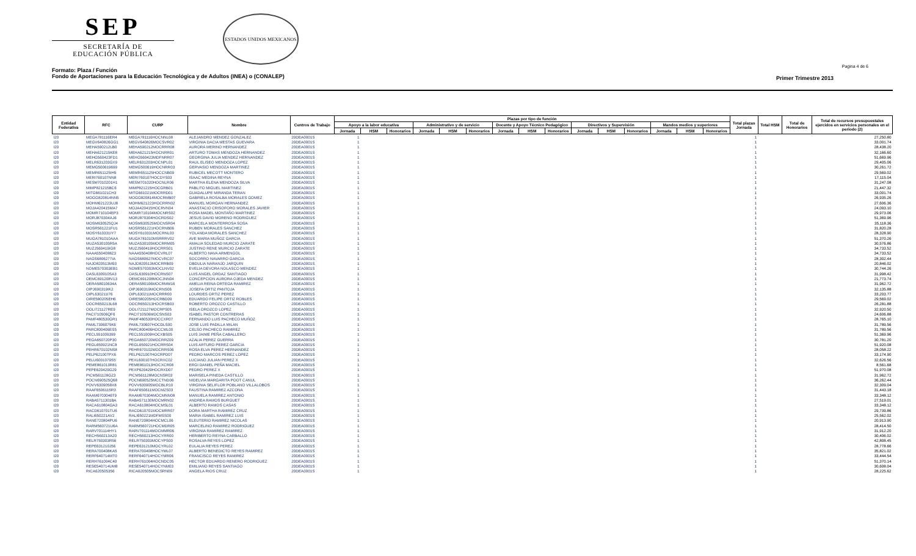SEP
SECRETARÍA DE
EDUCACIÓN PÚBLICA
ESTADOS UNIDOS MEXICANOS
Pagina 4 de 6
Formato: Plaza / Función
Fondo de Aportaciones para la Educación Tecnológica y de Adultos (INEA) o (CONALEP)
Primer Trimestre 2013
| Entidad Federativa | RFC | CURP | Nombre | Centros de Trabajo | Plazas por tipo de función | | | | | | | | | | | | | | | Total plazas Jornada | Total HSM | Total de Honorarios | Total de recursos presupuestales ejercidos en servicios personales en el periodo (2) |
| --- | --- | --- | --- | --- | --- | --- | --- | --- | --- | --- | --- | --- | --- | --- | --- | --- | --- | --- | --- | --- | --- | --- | --- |
| | | | | | Apoyo a la labor educativa | | | Administrativo y de servicio | | | Docente y Apoyo Técnico Pedagógico | | | Directivos y Supervisión | | | Mandos medios y superiores | | | | | | |
| | | | | | Jornada | HSM | Honorarios | Jornada | HSM | Honorarios | Jornada | HSM | Honorarios | Jornada | HSM | Honorarios | Jornada | HSM | Honorarios | | | | |
| I20 | MEGA781116ER4 | MEGA781116HOCNNL08 | ALEJANDRO MENDEZ GONZALEZ | 20DEA0001S | 1 | | | | | | | | | | | | | | | 1 | | | 27,250.80 |
| I20 | MEGV640826GG1 | MEGV640826MOCSVR02 | VIRGINIA DACIA MESTAS GUEVARA | 20DEA0001S | 1 | | | | | | | | | | | | | | | 1 | | | 33,001.74 |
| I20 | MEHA590212LB0 | MEHA590212MOCRRR08 | AURORA MERINO HERNANDEZ | 20DEA0001S | 1 | | | | | | | | | | | | | | | 1 | | | 28,438.20 |
| I20 | MEHA621215KE8 | MEHA621215HOCNRR01 | ARTURO TOMAS MENDOZA HERNANDEZ | 20DEA0001S | 1 | | | | | | | | | | | | | | | 1 | | | 32,166.60 |
| I20 | MEHG560423FD1 | MEHG560423MDFNRR07 | GEORGINA JULIA MENDEZ HERNANDEZ | 20DEA0001S | 1 | | | | | | | | | | | | | | | 1 | | | 51,669.96 |
| I20 | MELR631203GX9 | MELR631203HOCNPL01 | RAUL ELISEO MENDOZA LOPEZ | 20DEA0001S | 1 | | | | | | | | | | | | | | | 1 | | | 29,405.06 |
| I20 | MEMG500619699 | MEMG500619HOCNRR03 | GERVASIO MENDOZA MARTINEZ | 20DEA0001S | 1 | | | | | | | | | | | | | | | 1 | | | 30,261.72 |
| I20 | MEMR651125IH5 | MEMR651125HOCCNB09 | RUBICEL MECOTT MONTERO | 20DEA0001S | 1 | | | | | | | | | | | | | | | 1 | | | 29,569.02 |
| I20 | MERI760107NN8 | MERI760107HOCDYS03 | ISAAC MEDINA REYNA | 20DEA0001S | 1 | | | | | | | | | | | | | | | 1 | | | 17,115.04 |
| I20 | MESM7010201H1 | MESM701020HOCNLR06 | MARTHA ELENA MENDOZA SILVA | 20DEA0001S | 1 | | | | | | | | | | | | | | | 1 | | | 31,247.08 |
| I20 | MIMP821215BC6 | MIMP821215HOCGRB01 | PABLITO MIGUEL MARTINEZ | 20DEA0001S | 1 | | | | | | | | | | | | | | | 1 | | | 21,447.32 |
| I20 | MITG661021CH3 | MITG661021MOCRRD01 | GUADALUPE MIRANDA TERAN | 20DEA0001S | 1 | | | | | | | | | | | | | | | 1 | | | 33,001.74 |
| I20 | MOGG820814NN5 | MOGG820814MOCRMB07 | GABRIELA ROSALBA MORALES GOMEZ | 20DEA0001S | 1 | | | | | | | | | | | | | | | 1 | | | 26,935.26 |
| I20 | MOHM621223UJ8 | MOHM621223HOCRRN02 | MANUEL MORGAN HERNANDEZ | 20DEA0001S | 1 | | | | | | | | | | | | | | | 1 | | | 27,606.36 |
| I20 | MOJA420415MA7 | MOJA420415HOCRVN04 | ANASTACIO CRISOFORO MORALES JAVIER | 20DEA0001S | 1 | | | | | | | | | | | | | | | 1 | | | 24,093.10 |
| I20 | MOMR710104EP3 | MOMR710104MOCNRS02 | ROSA MADEL MONTAÑO MARTINEZ | 20DEA0001S | 1 | | | | | | | | | | | | | | | 1 | | | 29,973.06 |
| I20 | MORJ870304AJ6 | MORJ870304HOCRDS02 | JESUS DAVID MORENO RODRIGUEZ | 20DEA0001S | 1 | | | | | | | | | | | | | | | 1 | | | 51,369.96 |
| I20 | MOSM630525QJ4 | MOSM630525MOCNSR04 | MARCELA MONTERROSA SOSA | 20DEA0001S | 1 | | | | | | | | | | | | | | | 1 | | | 35,118.36 |
| I20 | MOSR561221FU1 | MOSR561221HOCRNB06 | RUBEN MORALES SANCHEZ | 20DEA0001S | 1 | | | | | | | | | | | | | | | 1 | | | 31,820.28 |
| I20 | MOSY610331IY7 | MOSY610331MOCRNL03 | YOLANDA MORALES SANCHEZ | 20DEA0001S | 1 | | | | | | | | | | | | | | | 1 | | | 28,328.90 |
| I20 | MUGA781010AAA | MUGA781010MSRRRV02 | AVE MARIA MUÑOZ GARCIA | 20DEA0001S | 1 | | | | | | | | | | | | | | | 1 | | | 51,370.26 |
| I20 | MUZA530105R5A | MUZA530105MOCRRM05 | AMALIA SOLEDAD MURCIO ZARATE | 20DEA0001S | 1 | | | | | | | | | | | | | | | 1 | | | 30,576.86 |
| I20 | MUZJ560419IG8 | MUZJ560419HOCRRS01 | JUSTINO RENE MURCIO ZARATE | 20DEA0001S | 1 | | | | | | | | | | | | | | | 1 | | | 34,733.52 |
| I20 | NAAA5504088Z3 | NAAA550408HOCVRL07 | ALBERTO NAVA ARMENGOL | 20DEA0001S | 1 | | | | | | | | | | | | | | | 1 | | | 34,733.52 |
| I20 | NAGS6806277IA | NAGS680627MOCVRC07 | SOCORRO NAVARRO GARCIA | 20DEA0001S | 1 | | | | | | | | | | | | | | | 1 | | | 28,302.44 |
| I20 | NAJO820513M93 | NAJO820513MOCRRB09 | OBDULIA NARANJO JARQUIN | 20DEA0001S | 1 | | | | | | | | | | | | | | | 1 | | | 20,846.02 |
| I20 | NOME570303EB1 | NOME570303MOCLNV02 | EVELIA DEVORA NOLASCO MENDEZ | 20DEA0001S | 1 | | | | | | | | | | | | | | | 1 | | | 30,744.26 |
| I20 | OASL630910SA3 | OASL630910HOCRNS07 | LUIS ANGEL ORDAZ SANTIAGO | 20DEA0001S | 1 | | | | | | | | | | | | | | | 1 | | | 31,998.42 |
| I20 | OEMC691208V13 | OEMC691208MOCJNN04 | CONCEPCION AURORA OJEDA MENDEZ | 20DEA0001S | 1 | | | | | | | | | | | | | | | 1 | | | 21,773.74 |
| I20 | OERA58010634A | OERA580106MOCRMM16 | AMELIA REINA ORTEGA RAMIREZ | 20DEA0001S | 1 | | | | | | | | | | | | | | | 1 | | | 31,962.72 |
| I20 | OIPJ690319IK2 | OIPJ690319MOCRNS06 | JOSEFA ORTIZ PANTOJA | 20DEA0001S | 1 | | | | | | | | | | | | | | | 1 | | | 32,135.88 |
| I20 | OIPL630211I76 | OIPL630211MOCRRR00 | LOURDES ORTIZ PEREZ | 20DEA0001S | 1 | | | | | | | | | | | | | | | 1 | | | 33,203.77 |
| I20 | OIRE580205EH6 | OIRE580205HOCRBD09 | EDUARDO FELIPE ORTIZ ROBLES | 20DEA0001S | 1 | | | | | | | | | | | | | | | 1 | | | 29,569.02 |
| I20 | OOCR650213L68 | OOCR650213HOCRSB03 | ROBERTO OROZCO CASTILLO | 20DEA0001S | 1 | | | | | | | | | | | | | | | 1 | | | 26,281.88 |
| I20 | OOLI721127RE9 | OOLI721127MOCRPS05 | ISELA OROZCO LOPEZ | 20DEA0001S | 1 | | | | | | | | | | | | | | | 1 | | | 32,920.50 |
| I20 | PACI710506QF6 | PACI710506MOCSNS03 | ISABEL PASTOR CONTRERAS | 20DEA0001S | 1 | | | | | | | | | | | | | | | 1 | | | 24,606.88 |
| I20 | PAMF480530GR1 | PAMF480530HOCCXR07 | FERNANDO LUIS PACHECO MUÑOZ | 20DEA0001S | 1 | | | | | | | | | | | | | | | 1 | | | 28,765.10 |
| I20 | PAML7306075K6 | PAML730607HOCDLS00 | JOSE LUIS PADILLA MILAN | 20DEA0001S | 1 | | | | | | | | | | | | | | | 1 | | | 31,789.56 |
| I20 | PARC800406ES5 | PARC800406HOCCML00 | CELSO PACHECO RAMIREZ | 20DEA0001S | 1 | | | | | | | | | | | | | | | 1 | | | 31,789.56 |
| I20 | PECL551009399 | PECL551009HOCXBS05 | LUIS JAIME PEÑA CABALLERO | 20DEA0001S | 1 | | | | | | | | | | | | | | | 1 | | | 51,369.96 |
| I20 | PEGA650720P30 | PEGA650720MOCRRZ09 | AZALIA PEREZ GUERRA | 20DEA0001S | 1 | | | | | | | | | | | | | | | 1 | | | 30,781.20 |
| I20 | PEGL650921NC8 | PEGL650921HOCRRS04 | LUIS ARTURO PEREZ GARCIA | 20DEA0001S | 1 | | | | | | | | | | | | | | | 1 | | | 51,920.08 |
| I20 | PEHR670102NS8 | PEHR670102MOCRRS06 | ROSA ELVA PEREZ HERNANDEZ | 20DEA0001S | 1 | | | | | | | | | | | | | | | 1 | | | 28,058.22 |
| I20 | PELP621007PX6 | PELP621007HOCRPD07 | PEDRO MARCOS PEREZ LOPEZ | 20DEA0001S | 1 | | | | | | | | | | | | | | | 1 | | | 33,174.90 |
| I20 | PELU6001079S5 | PEXL600107HOCRXC02 | LUCIANO JULIAN PEREZ X | 20DEA0001S | 1 | | | | | | | | | | | | | | | 1 | | | 32,626.56 |
| I20 | PEME861013R81 | PEME861013HOCXCR08 | ERGI DANIEL PEÑA MACIEL | 20DEA0001S | 1 | | | | | | | | | | | | | | | 1 | | | 8,561.68 |
| I20 | PEPE620429G29 | PEXP620429HOCRXD07 | PEDRO PEREZ X | 20DEA0001S | 1 | | | | | | | | | | | | | | | 1 | | | 51,970.08 |
| I20 | PICM561128GZ3 | PICM561128MOCNSR03 | MARISELA PINEDA CASTILLO | 20DEA0001S | 1 | | | | | | | | | | | | | | | 1 | | | 31,962.72 |
| I20 | POCN690525Q68 | POCN690525MCCTND06 | NIDELVIA MARGARITA POOT CANUL | 20DEA0001S | 1 | | | | | | | | | | | | | | | 1 | | | 36,262.44 |
| I20 | POVV6309058X8 | POVV630905MOCBLR10 | VIRGINIA SELIFLOR POBLANO VILLALOBOS | 20DEA0001S | 1 | | | | | | | | | | | | | | | 1 | | | 32,309.04 |
| I20 | RAAF6506115R3 | RAAF650611MOCMZS03 | FAUSTINA RAMIREZ AZCONA | 20DEA0001S | 1 | | | | | | | | | | | | | | | 1 | | | 31,443.18 |
| I20 | RAAM6703046T9 | RAAM670304MOCMNN08 | MANUELA RAMIREZ ANTONIO | 20DEA0001S | 1 | | | | | | | | | | | | | | | 1 | | | 33,348.12 |
| I20 | RABA5711301BA | RABA571130MOCMRN02 | ANDREA RAMOS BURGUET | 20DEA0001S | 1 | | | | | | | | | | | | | | | 1 | | | 27,519.01 |
| I20 | RACA610804GA3 | RACA610804HOCMSL01 | ALBERTO RAMOS CASAS | 20DEA0001S | 1 | | | | | | | | | | | | | | | 1 | | | 33,348.12 |
| I20 | RACD610701TU6 | RACD610701MOCMRR07 | DORA MARTHA RAMIREZ CRUZ | 20DEA0001S | 1 | | | | | | | | | | | | | | | 1 | | | 29,739.86 |
| I20 | RALI650221AV2 | RALI650221MDFMSS00 | MARIA ISABEL RAMIREZ LUIS | 20DEA0001S | 1 | | | | | | | | | | | | | | | 1 | | | 25,562.02 |
| I20 | RANE720804PU6 | RANE720804HOCMCL06 | ELEUTERIO RAMIREZ NICOLAS | 20DEA0001S | 1 | | | | | | | | | | | | | | | 1 | | | 20,913.90 |
| I20 | RARM560721U6A | RARM560721HOCMDR05 | MARCELINO RAMIREZ RODRIGUEZ | 20DEA0001S | 1 | | | | | | | | | | | | | | | 1 | | | 28,414.50 |
| I20 | RARV701114HY1 | RARV701114MOCMMR06 | VIRGINIA RAMIREZ RAMIREZ | 20DEA0001S | 1 | | | | | | | | | | | | | | | 1 | | | 31,912.20 |
| I20 | RECH560213A20 | RECH560213HOCYRR00 | HERIBERTO REYNA CARBALLO | 20DEA0001S | 1 | | | | | | | | | | | | | | | 1 | | | 30,406.02 |
| I20 | RELR750303R56 | RELR750303MOCYPS00 | ROSALVA REYES LOPEZ | 20DEA0001S | 1 | | | | | | | | | | | | | | | 1 | | | 42,808.45 |
| I20 | REPE631210J56 | REPE631210MOCYRL02 | EULALIA REYES PEREZ | 20DEA0001S | 1 | | | | | | | | | | | | | | | 1 | | | 28,778.66 |
| I20 | RERA700408KA5 | RERA700408HOCYML07 | ALBERTO BENEDICTO REYES RAMIREZ | 20DEA0001S | 1 | | | | | | | | | | | | | | | 1 | | | 35,821.02 |
| I20 | RERF640714MT0 | RERF640714HOCYMR06 | FRANCISCO REYES RAMIREZ | 20DEA0001S | 1 | | | | | | | | | | | | | | | 1 | | | 33,444.54 |
| I20 | RERH761004C40 | RERH761004HOCNDC05 | HECTOR EDUARDO RENERO RODRIGUEZ | 20DEA0001S | 1 | | | | | | | | | | | | | | | 1 | | | 51,370.14 |
| I20 | RESE540714UM8 | RESE540714HOCYNM03 | EMILIANO REYES SANTIAGO | 20DEA0001S | 1 | | | | | | | | | | | | | | | 1 | | | 30,608.04 |
| I20 | RICA620505356 | RICA620505MOCSRN09 | ANGELA RIOS CRUZ | 20DEA0001S | 1 | | | | | | | | | | | | | | | 1 | | | 28,225.62 |